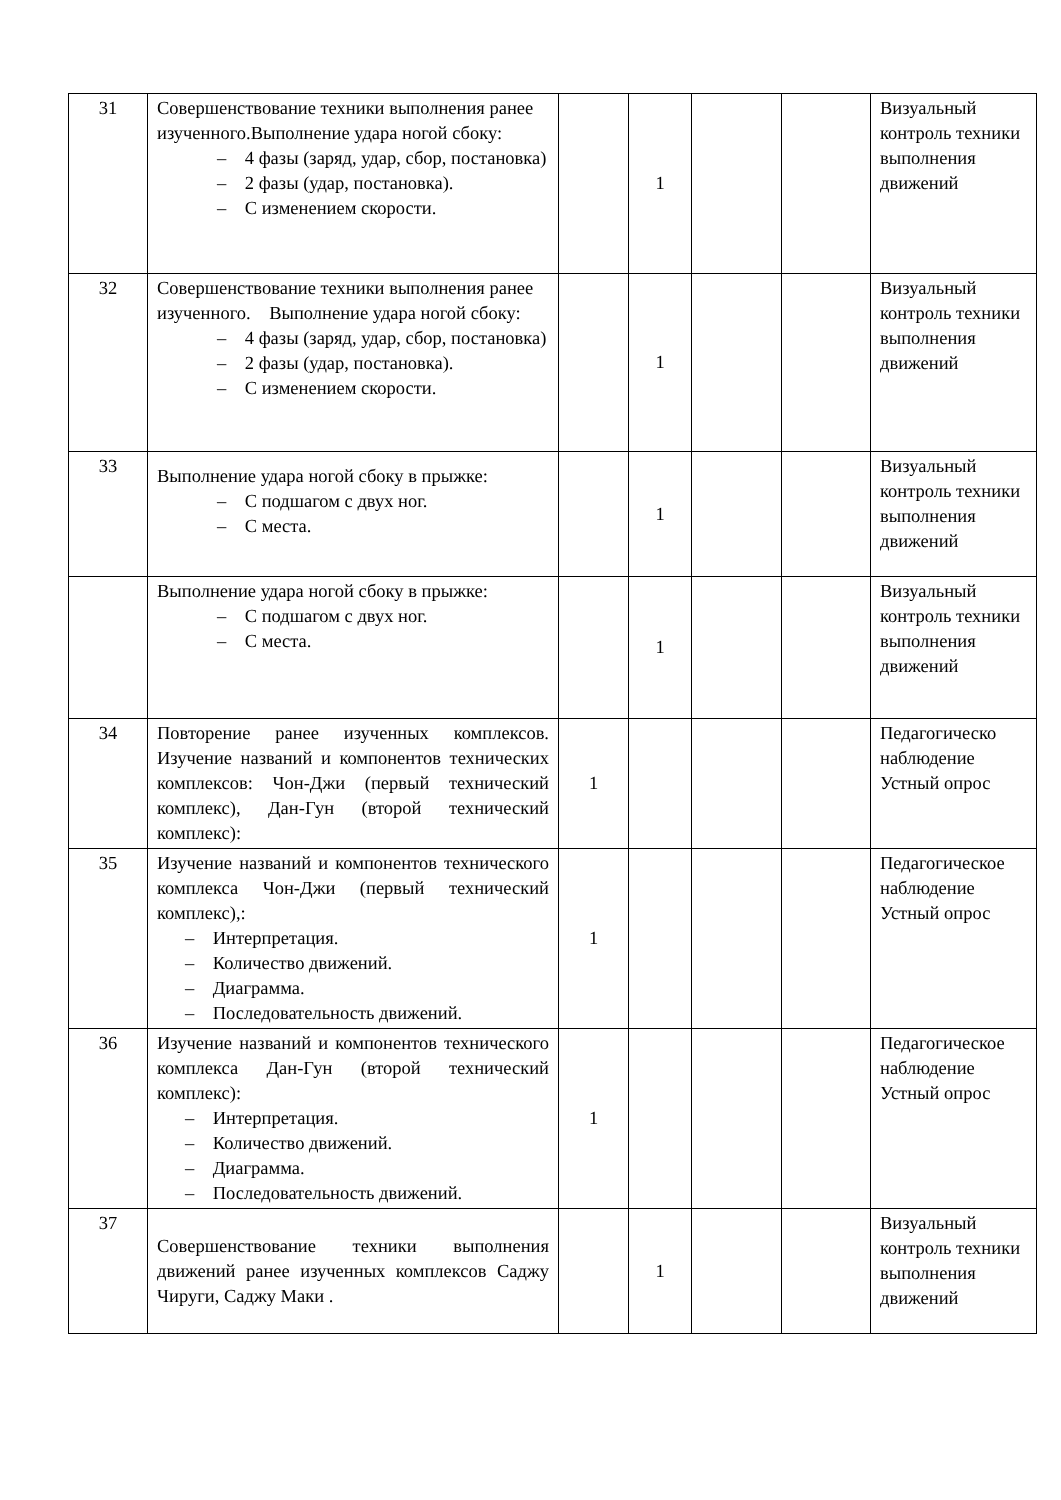| 31 | Совершенствование техники выполнения ранее изученного.Выполнение удара ногой сбоку: – 4 фазы (заряд, удар, сбор, постановка) – 2 фазы (удар, постановка). – С изменением скорости. | | 1 | | | Визуальный контроль техники выполнения движений |
| 32 | Совершенствование техники выполнения ранее изученного. Выполнение удара ногой сбоку: – 4 фазы (заряд, удар, сбор, постановка) – 2 фазы (удар, постановка). – С изменением скорости. | | 1 | | | Визуальный контроль техники выполнения движений |
| 33 | Выполнение удара ногой сбоку в прыжке: – С подшагом с двух ног. – С места. | | 1 | | | Визуальный контроль техники выполнения движений |
| | Выполнение удара ногой сбоку в прыжке: – С подшагом с двух ног. – С места. | | 1 | | | Визуальный контроль техники выполнения движений |
| 34 | Повторение ранее изученных комплексов. Изучение названий и компонентов технических комплексов: Чон-Джи (первый технический комплекс), Дан-Гун (второй технический комплекс): | 1 | | | | Педагогическо наблюдение Устный опрос |
| 35 | Изучение названий и компонентов технического комплекса Чон-Джи (первый технический комплекс),: – Интерпретация. – Количество движений. – Диаграмма. – Последовательность движений. | 1 | | | | Педагогическое наблюдение Устный опрос |
| 36 | Изучение названий и компонентов технического комплекса Дан-Гун (второй технический комплекс): – Интерпретация. – Количество движений. – Диаграмма. – Последовательность движений. | 1 | | | | Педагогическое наблюдение Устный опрос |
| 37 | Совершенствование техники выполнения движений ранее изученных комплексов Саджу Чируги, Саджу Маки . | | 1 | | | Визуальный контроль техники выполнения движений |